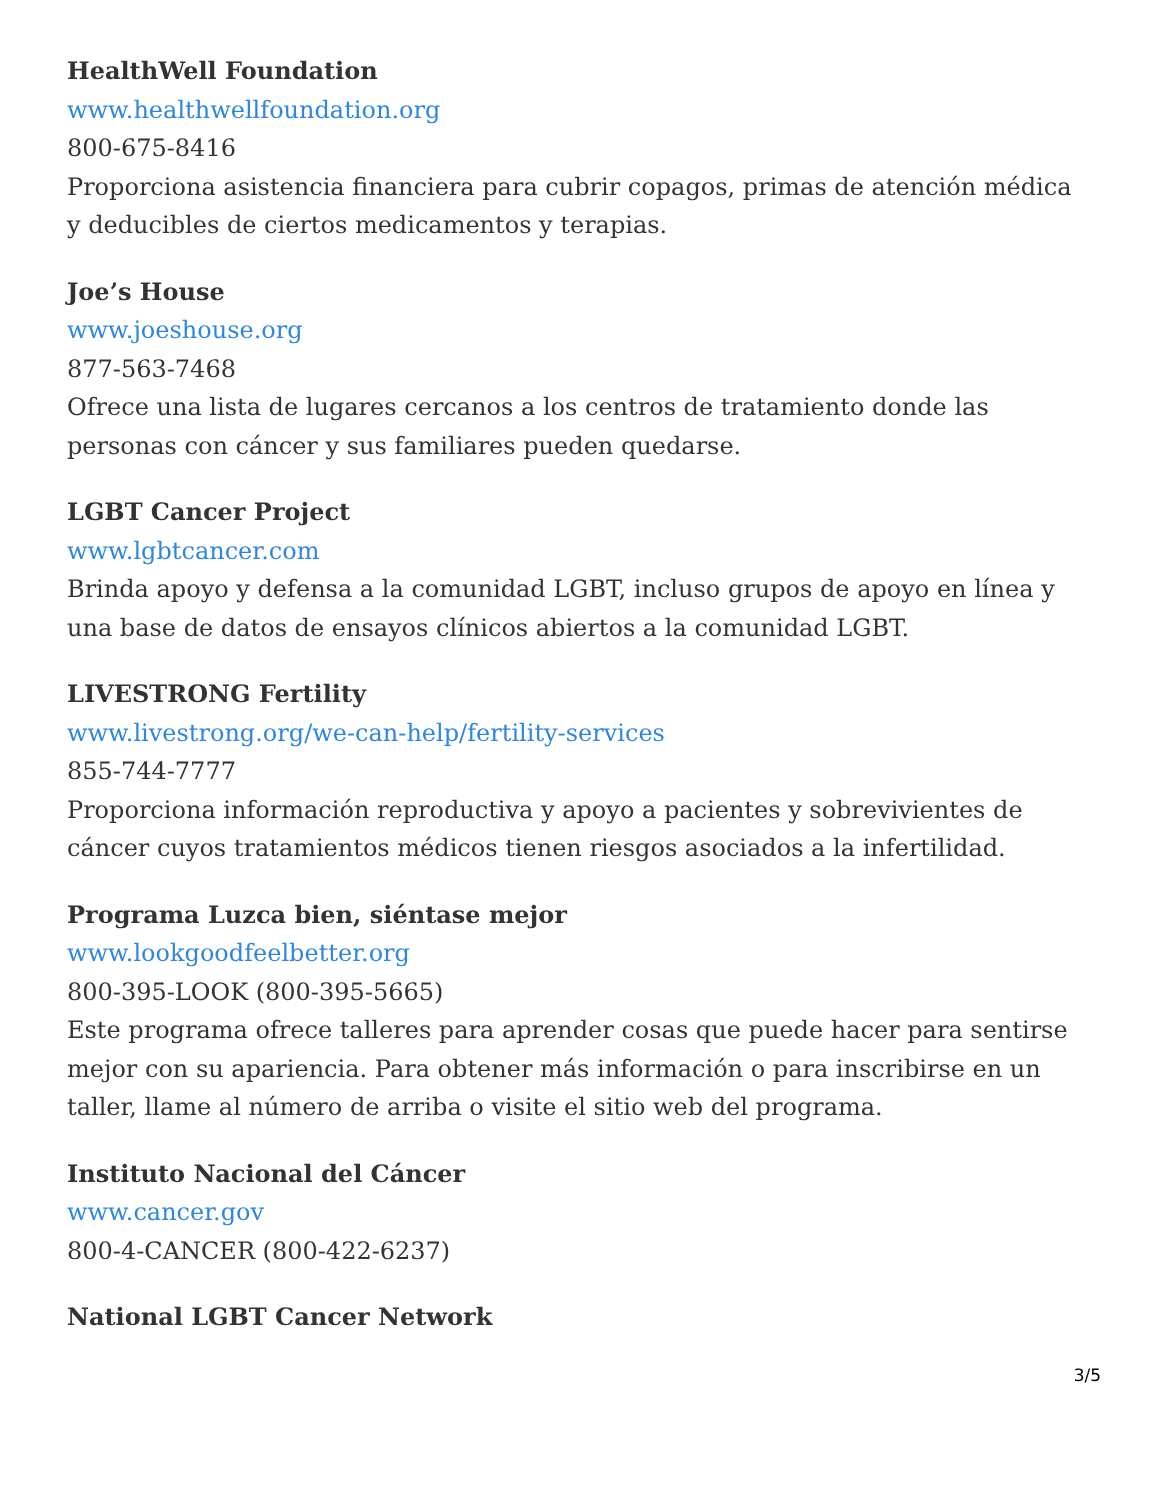HealthWell Foundation
www.healthwellfoundation.org
800-675-8416
Proporciona asistencia financiera para cubrir copagos, primas de atención médica y deducibles de ciertos medicamentos y terapias.
Joe’s House
www.joeshouse.org
877-563-7468
Ofrece una lista de lugares cercanos a los centros de tratamiento donde las personas con cáncer y sus familiares pueden quedarse.
LGBT Cancer Project
www.lgbtcancer.com
Brinda apoyo y defensa a la comunidad LGBT, incluso grupos de apoyo en línea y una base de datos de ensayos clínicos abiertos a la comunidad LGBT.
LIVESTRONG Fertility
www.livestrong.org/we-can-help/fertility-services
855-744-7777
Proporciona información reproductiva y apoyo a pacientes y sobrevivientes de cáncer cuyos tratamientos médicos tienen riesgos asociados a la infertilidad.
Programa Luzca bien, siéntase mejor
www.lookgoodfeelbetter.org
800-395-LOOK (800-395-5665)
Este programa ofrece talleres para aprender cosas que puede hacer para sentirse mejor con su apariencia. Para obtener más información o para inscribirse en un taller, llame al número de arriba o visite el sitio web del programa.
Instituto Nacional del Cáncer
www.cancer.gov
800-4-CANCER (800-422-6237)
National LGBT Cancer Network
3/5